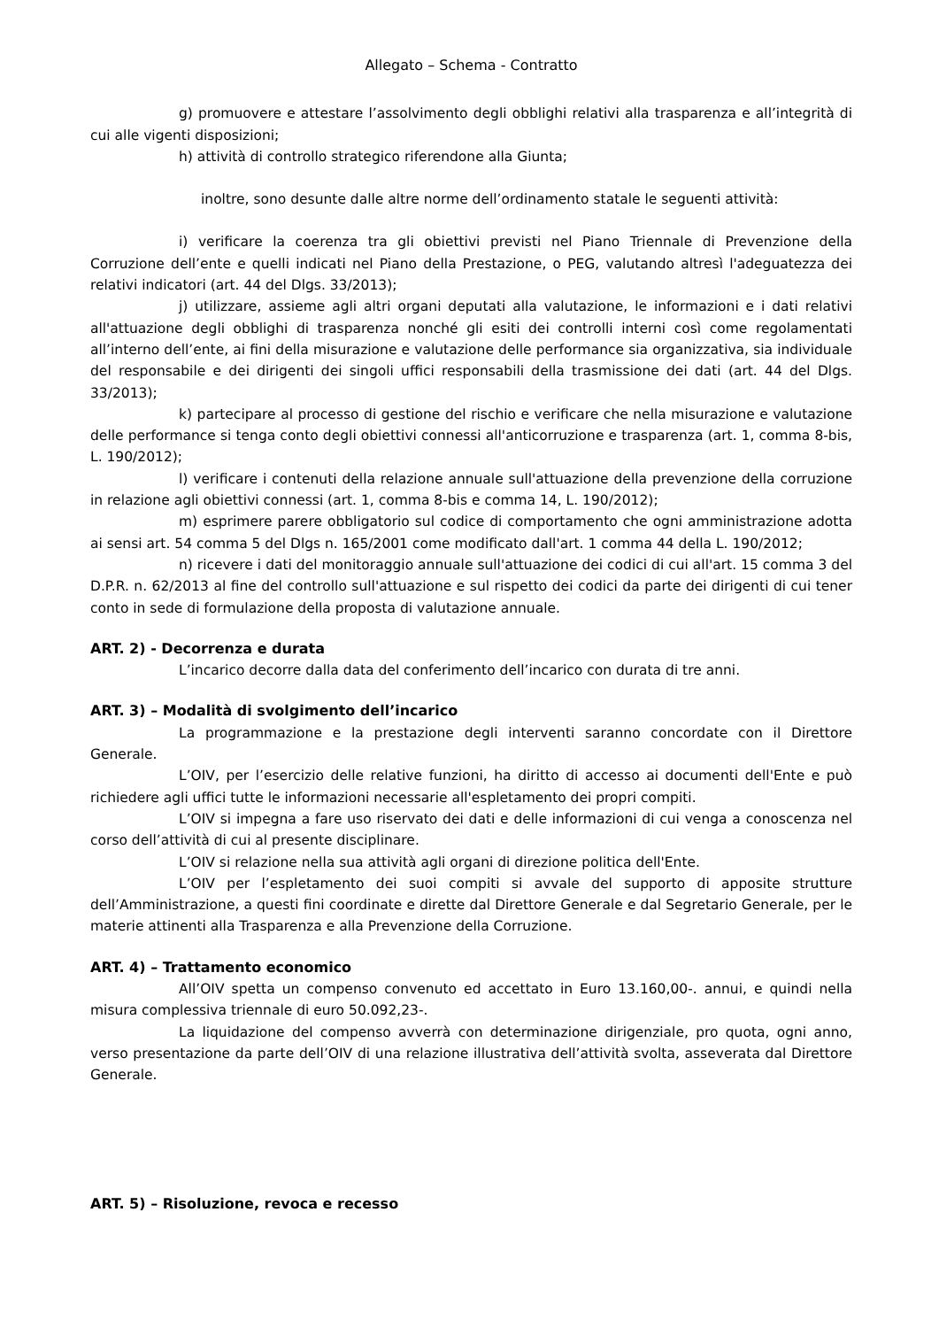Allegato – Schema - Contratto
g) promuovere e attestare l’assolvimento degli obblighi relativi alla trasparenza e all’integrità di cui alle vigenti disposizioni;
h) attività di controllo strategico riferendone alla Giunta;
inoltre, sono desunte dalle altre norme dell’ordinamento statale le seguenti attività:
i) verificare la coerenza tra gli obiettivi previsti nel Piano Triennale di Prevenzione della Corruzione dell’ente e quelli indicati nel Piano della Prestazione, o PEG, valutando altresì l'adeguatezza dei relativi indicatori (art. 44 del Dlgs. 33/2013);
j) utilizzare, assieme agli altri organi deputati alla valutazione, le informazioni e i dati relativi all'attuazione degli obblighi di trasparenza nonché gli esiti dei controlli interni così come regolamentati all’interno dell’ente, ai fini della misurazione e valutazione delle performance sia organizzativa, sia individuale del responsabile e dei dirigenti dei singoli uffici responsabili della trasmissione dei dati (art. 44 del Dlgs. 33/2013);
k) partecipare al processo di gestione del rischio e verificare che nella misurazione e valutazione delle performance si tenga conto degli obiettivi connessi all'anticorruzione e trasparenza (art. 1, comma 8-bis, L. 190/2012);
l) verificare i contenuti della relazione annuale sull'attuazione della prevenzione della corruzione in relazione agli obiettivi connessi (art. 1, comma 8-bis e comma 14, L. 190/2012);
m) esprimere parere obbligatorio sul codice di comportamento che ogni amministrazione adotta ai sensi art. 54 comma 5 del Dlgs n. 165/2001 come modificato dall'art. 1 comma 44 della L. 190/2012;
n) ricevere i dati del monitoraggio annuale sull'attuazione dei codici di cui all'art. 15 comma 3 del D.P.R. n. 62/2013 al fine del controllo sull'attuazione e sul rispetto dei codici da parte dei dirigenti di cui tener conto in sede di formulazione della proposta di valutazione annuale.
ART. 2) - Decorrenza e durata
L’incarico decorre dalla data del conferimento dell’incarico con durata di tre anni.
ART. 3) – Modalità di svolgimento dell’incarico
La programmazione e la prestazione degli interventi saranno concordate con il Direttore Generale.
L’OIV, per l’esercizio delle relative funzioni, ha diritto di accesso ai documenti dell'Ente e può richiedere agli uffici tutte le informazioni necessarie all'espletamento dei propri compiti.
L’OIV si impegna a fare uso riservato dei dati e delle informazioni di cui venga a conoscenza nel corso dell’attività di cui al presente disciplinare.
L’OIV si relazione nella sua attività agli organi di direzione politica dell'Ente.
L’OIV per l’espletamento dei suoi compiti si avvale del supporto di apposite strutture dell’Amministrazione, a questi fini coordinate e dirette dal Direttore Generale e dal Segretario Generale, per le materie attinenti alla Trasparenza e alla Prevenzione della Corruzione.
ART. 4) – Trattamento economico
All’OIV spetta un compenso convenuto ed accettato in Euro 13.160,00-. annui, e quindi nella misura complessiva triennale di euro 50.092,23-.
La liquidazione del compenso avverrà con determinazione dirigenziale, pro quota, ogni anno, verso presentazione da parte dell’OIV di una relazione illustrativa dell’attività svolta, asseverata dal Direttore Generale.
ART. 5) – Risoluzione, revoca e recesso